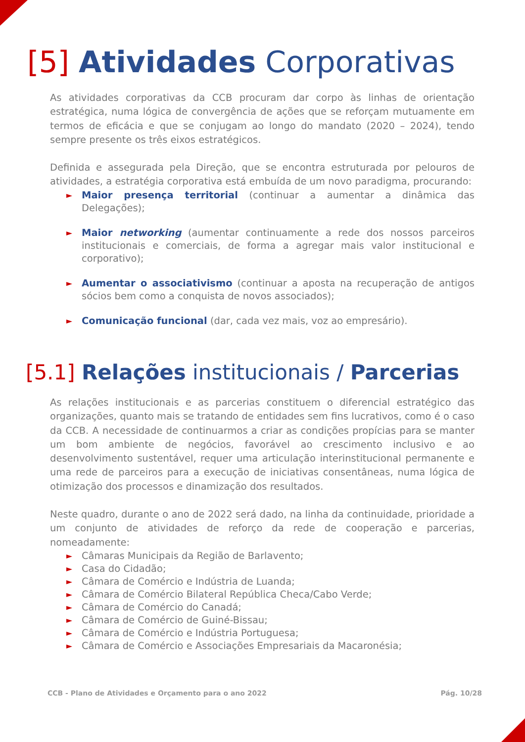[5] Atividades Corporativas
As atividades corporativas da CCB procuram dar corpo às linhas de orientação estratégica, numa lógica de convergência de ações que se reforçam mutuamente em termos de eficácia e que se conjugam ao longo do mandato (2020 – 2024), tendo sempre presente os três eixos estratégicos.
Definida e assegurada pela Direção, que se encontra estruturada por pelouros de atividades, a estratégia corporativa está embuída de um novo paradigma, procurando:
Maior presença territorial (continuar a aumentar a dinâmica das Delegações);
Maior networking (aumentar continuamente a rede dos nossos parceiros institucionais e comerciais, de forma a agregar mais valor institucional e corporativo);
Aumentar o associativismo (continuar a aposta na recuperação de antigos sócios bem como a conquista de novos associados);
Comunicação funcional (dar, cada vez mais, voz ao empresário).
[5.1] Relações institucionais / Parcerias
As relações institucionais e as parcerias constituem o diferencial estratégico das organizações, quanto mais se tratando de entidades sem fins lucrativos, como é o caso da CCB. A necessidade de continuarmos a criar as condições propícias para se manter um bom ambiente de negócios, favorável ao crescimento inclusivo e ao desenvolvimento sustentável, requer uma articulação interinstitucional permanente e uma rede de parceiros para a execução de iniciativas consentâneas, numa lógica de otimização dos processos e dinamização dos resultados.
Neste quadro, durante o ano de 2022 será dado, na linha da continuidade, prioridade a um conjunto de atividades de reforço da rede de cooperação e parcerias, nomeadamente:
Câmaras Municipais da Região de Barlavento;
Casa do Cidadão;
Câmara de Comércio e Indústria de Luanda;
Câmara de Comércio Bilateral República Checa/Cabo Verde;
Câmara de Comércio do Canadá;
Câmara de Comércio de Guiné-Bissau;
Câmara de Comércio e Indústria Portuguesa;
Câmara de Comércio e Associações Empresariais da Macaronésia;
CCB - Plano de Atividades e Orçamento para o ano 2022 Pág. 10/28